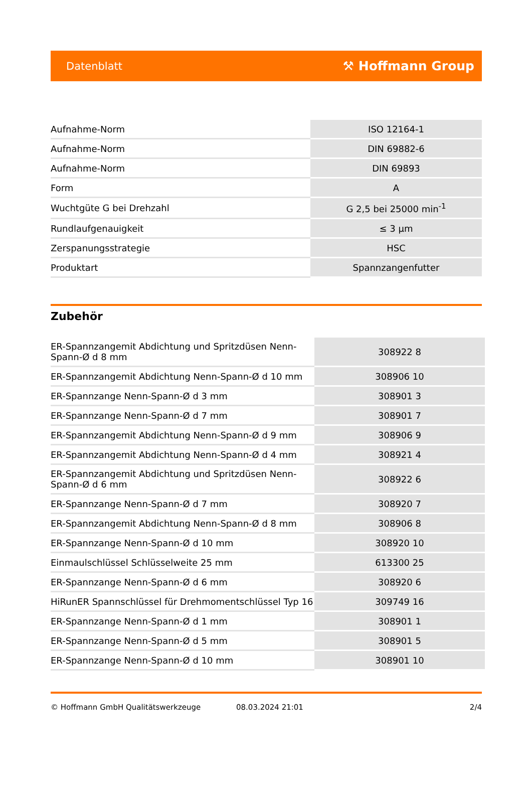Datenblatt ⚒ Hoffmann Group
| Aufnahme-Norm | ISO 12164-1 |
| Aufnahme-Norm | DIN 69882-6 |
| Aufnahme-Norm | DIN 69893 |
| Form | A |
| Wuchtgüte G bei Drehzahl | G 2,5 bei 25000 min<sup>-1</sup> |
| Rundlaufgenauigkeit | ≤ 3 µm |
| Zerspanungsstrategie | HSC |
| Produktart | Spannzangenfutter |
Zubehör
| ER-Spannzangemit Abdichtung und Spritzdüsen Nenn-Spann-Ø d 8 mm | 308922 8 |
| ER-Spannzangemit Abdichtung Nenn-Spann-Ø d 10 mm | 308906 10 |
| ER-Spannzange Nenn-Spann-Ø d 3 mm | 308901 3 |
| ER-Spannzange Nenn-Spann-Ø d 7 mm | 308901 7 |
| ER-Spannzangemit Abdichtung Nenn-Spann-Ø d 9 mm | 308906 9 |
| ER-Spannzangemit Abdichtung Nenn-Spann-Ø d 4 mm | 308921 4 |
| ER-Spannzangemit Abdichtung und Spritzdüsen Nenn-Spann-Ø d 6 mm | 308922 6 |
| ER-Spannzange Nenn-Spann-Ø d 7 mm | 308920 7 |
| ER-Spannzangemit Abdichtung Nenn-Spann-Ø d 8 mm | 308906 8 |
| ER-Spannzange Nenn-Spann-Ø d 10 mm | 308920 10 |
| Einmaulschlüssel Schlüsselweite 25 mm | 613300 25 |
| ER-Spannzange Nenn-Spann-Ø d 6 mm | 308920 6 |
| HiRunER Spannschlüssel für Drehmomentschlüssel Typ 16 | 309749 16 |
| ER-Spannzange Nenn-Spann-Ø d 1 mm | 308901 1 |
| ER-Spannzange Nenn-Spann-Ø d 5 mm | 308901 5 |
| ER-Spannzange Nenn-Spann-Ø d 10 mm | 308901 10 |
© Hoffmann GmbH Qualitätswerkzeuge 08.03.2024 21:01 2/4